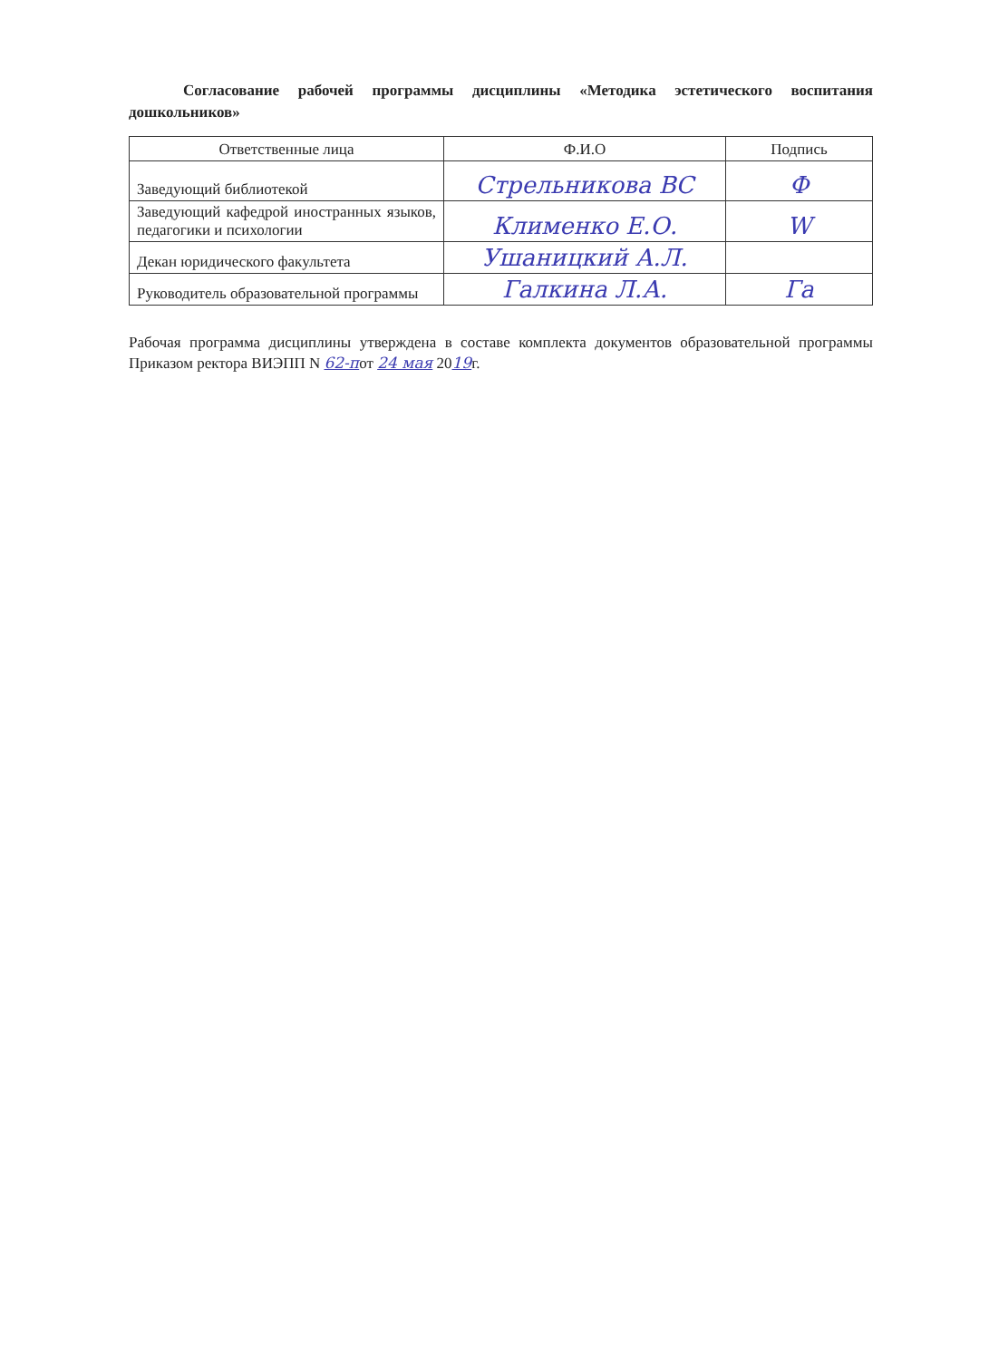Согласование рабочей программы дисциплины «Методика эстетического воспитания дошкольников»
| Ответственные лица | Ф.И.О | Подпись |
| --- | --- | --- |
| Заведующий библиотекой | Стрельникова ВС | Ф |
| Заведующий кафедрой иностранных языков, педагогики и психологии | Клименко Е.О. | W |
| Декан юридического факультета | Ушаницкий А.Л. | |
| Руководитель образовательной программы | Галкина Л.А. | Га |
Рабочая программа дисциплины утверждена в составе комплекта документов образовательной программы Приказом ректора ВИЭПП N 62-пот 24 мая 2019г.